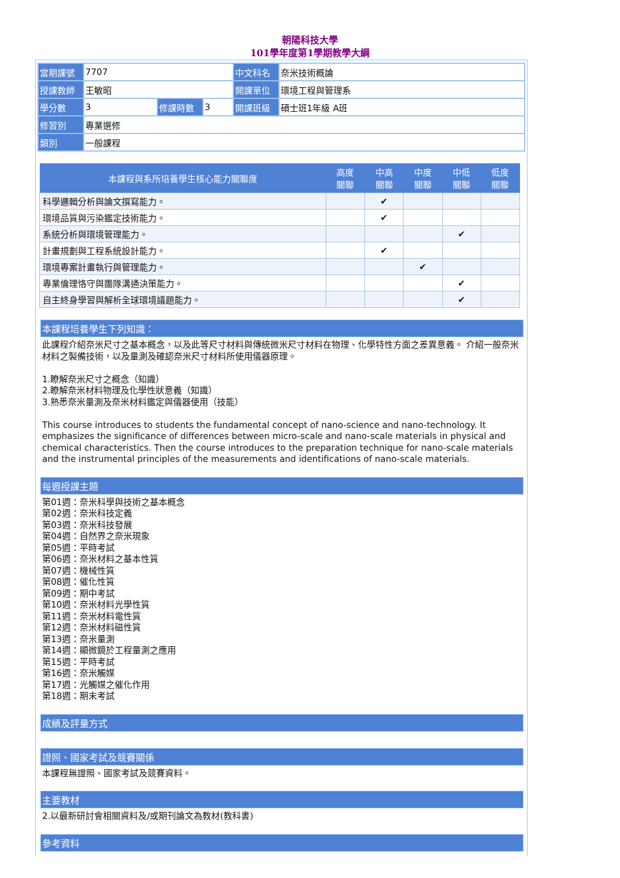朝陽科技大學
101學年度第1學期教學大綱
| 當期課號 | 7707 | | | 中文科名 | 奈米技術概論 |
| 授課教師 | 王敏昭 | | | 開課單位 | 環境工程與管理系 |
| 學分數 | 3 | 修課時數 | 3 | 開課班級 | 碩士班1年級 A班 |
| 修習別 | 專業選修 | | | | |
| 類別 | 一般課程 | | | | |
| 本課程與系所培養學生核心能力關聯度 | 高度 關聯 | 中高 關聯 | 中度 關聯 | 中低 關聯 | 低度 關聯 |
| --- | --- | --- | --- | --- | --- |
| 科學邏輯分析與論文撰寫能力。 | | ✔ | | | |
| 環境品質與污染鑑定技術能力。 | | ✔ | | | |
| 系統分析與環境管理能力。 | | | | ✔ | |
| 計畫規劃與工程系統設計能力。 | | ✔ | | | |
| 環境專案計畫執行與管理能力。 | | | ✔ | | |
| 專業倫理恪守與團隊溝通決策能力。 | | | | ✔ | |
| 自主終身學習與解析全球環境議題能力。 | | | | ✔ | |
本課程培養學生下列知識：
此課程介紹奈米尺寸之基本概念，以及此等尺寸材料與傳統微米尺寸材料在物理、化學特性方面之差異意義。 介紹一般奈米材料之製備技術，以及量測及確認奈米尺寸材料所使用儀器原理。
1.瞭解奈米尺寸之概念（知識）
2.瞭解奈米材料物理及化學性狀意義（知識）
3.熟悉奈米量測及奈米材料鑑定與儀器使用（技能）
This course introduces to students the fundamental concept of nano-science and nano-technology. It emphasizes the significance of differences between micro-scale and nano-scale materials in physical and chemical characteristics. Then the course introduces to the preparation technique for nano-scale materials and the instrumental principles of the measurements and identifications of nano-scale materials.
每週授課主題
第01週：奈米科學與技術之基本概念
第02週：奈米科技定義
第03週：奈米科技發展
第04週：自然界之奈米現象
第05週：平時考試
第06週：奈米材料之基本性質
第07週：機械性質
第08週：催化性質
第09週：期中考試
第10週：奈米材料光學性質
第11週：奈米材料電性質
第12週：奈米材料磁性質
第13週：奈米量測
第14週：顯微鏡於工程量測之應用
第15週：平時考試
第16週：奈米觸媒
第17週：光觸媒之催化作用
第18週：期末考試
成績及評量方式
證照、國家考試及競賽關係
本課程無證照、國家考試及競賽資料。
主要教材
2.以最新研討會相關資料及/或期刊論文為教材(教科書)
參考資料